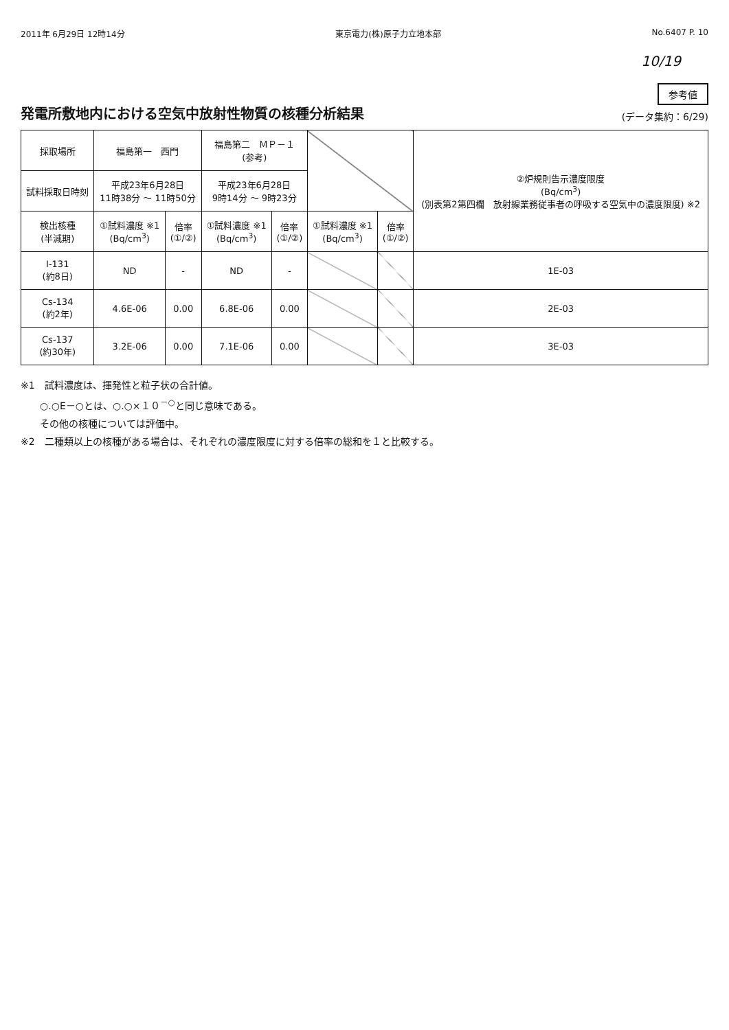2011年 6月29日 12時14分 東京電力(株)原子力立地本部 No.6407 P. 10
10/19
発電所敷地内における空気中放射性物質の核種分析結果
参考値
(データ集約：6/29)
| 採取場所 | 福島第一 西門 | | 福島第二 ＭＰ－１ (参考) | | | | ②炉規則告示濃度限度 (Bq/cm<sup>3</sup>) (別表第2第四欄 放射線業務従事者の呼吸する空気中の濃度限度) ※2 |
| 試料採取日時刻 | 平成23年6月28日 11時38分 ～ 11時50分 | | 平成23年6月28日 9時14分 ～ 9時23分 | | | | |
| 検出核種 (半減期) | ①試料濃度 ※1 (Bq/cm<sup>3</sup>) | 倍率 (①/②) | ①試料濃度 ※1 (Bq/cm<sup>3</sup>) | 倍率 (①/②) | ①試料濃度 ※1 (Bq/cm<sup>3</sup>) | 倍率 (①/②) | |
| I-131 (約8日) | ND | - | ND | - | | | 1E-03 |
| Cs-134 (約2年) | 4.6E-06 | 0.00 | 6.8E-06 | 0.00 | | | 2E-03 |
| Cs-137 (約30年) | 3.2E-06 | 0.00 | 7.1E-06 | 0.00 | | | 3E-03 |
※1　試料濃度は、揮発性と粒子状の合計値。
　　○.○E－○とは、○.○×１０<sup>－○</sup>と同じ意味である。
　　その他の核種については評価中。
※2　二種類以上の核種がある場合は、それぞれの濃度限度に対する倍率の総和を１と比較する。